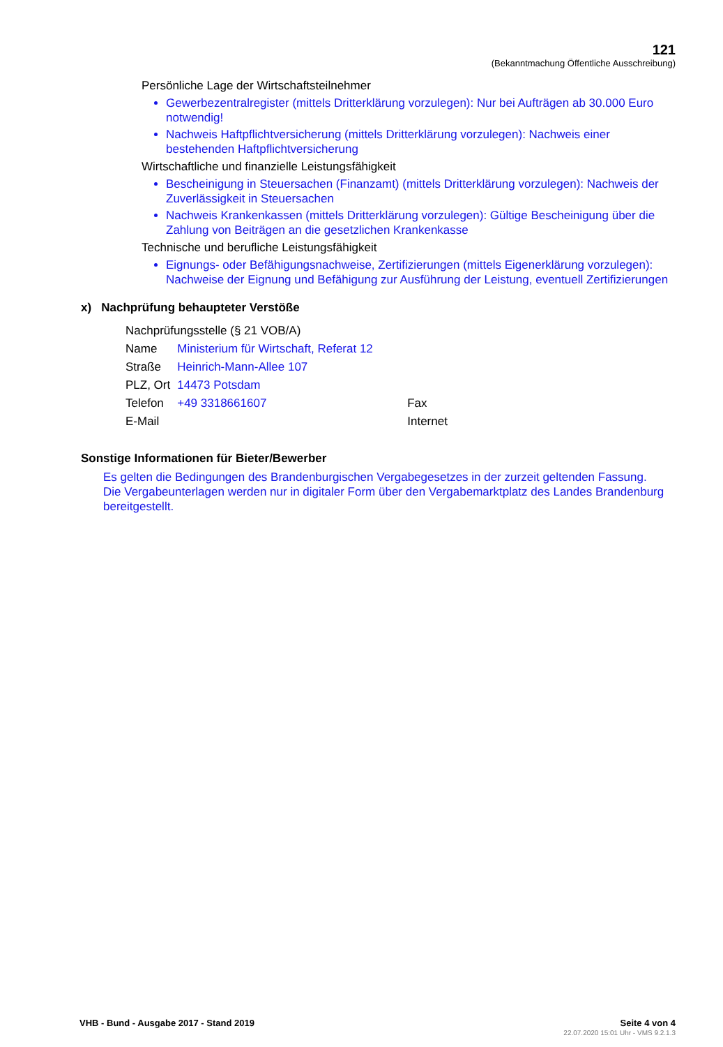121
(Bekanntmachung Öffentliche Ausschreibung)
Persönliche Lage der Wirtschaftsteilnehmer
Gewerbezentralregister (mittels Dritterklärung vorzulegen): Nur bei Aufträgen ab 30.000 Euro notwendig!
Nachweis Haftpflichtversicherung (mittels Dritterklärung vorzulegen): Nachweis einer bestehenden Haftpflichtversicherung
Wirtschaftliche und finanzielle Leistungsfähigkeit
Bescheinigung in Steuersachen (Finanzamt) (mittels Dritterklärung vorzulegen): Nachweis der Zuverlässigkeit in Steuersachen
Nachweis Krankenkassen (mittels Dritterklärung vorzulegen): Gültige Bescheinigung über die Zahlung von Beiträgen an die gesetzlichen Krankenkasse
Technische und berufliche Leistungsfähigkeit
Eignungs- oder Befähigungsnachweise, Zertifizierungen (mittels Eigenerklärung vorzulegen): Nachweise der Eignung und Befähigung zur Ausführung der Leistung, eventuell Zertifizierungen
x) Nachprüfung behaupteter Verstöße
| Nachprüfungsstelle (§ 21 VOB/A) | | | |
| Name | Ministerium für Wirtschaft, Referat 12 | | |
| Straße | Heinrich-Mann-Allee 107 | | |
| PLZ, Ort | 14473 Potsdam | | |
| Telefon | +49 3318661607 | Fax | |
| E-Mail | | Internet | |
Sonstige Informationen für Bieter/Bewerber
Es gelten die Bedingungen des Brandenburgischen Vergabegesetzes in der zurzeit geltenden Fassung. Die Vergabeunterlagen werden nur in digitaler Form über den Vergabemarktplatz des Landes Brandenburg bereitgestellt.
VHB - Bund - Ausgabe 2017 - Stand 2019 Seite 4 von 4
22.07.2020 15:01 Uhr - VMS 9.2.1.3